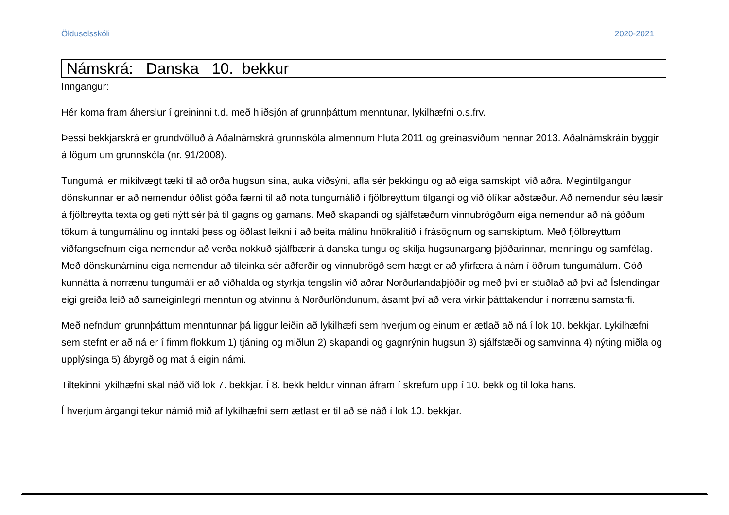Ölduselsskóli 2020-2021
Námskrá: Danska 10. bekkur
Inngangur:
Hér koma fram áherslur í greininni t.d. með hliðsjón af grunnþáttum menntunar, lykilhæfni o.s.frv.
Þessi bekkjarskrá er grundvölluð á Aðalnámskrá grunnskóla almennum hluta 2011 og greinasviðum hennar 2013. Aðalnámskráin byggir á lögum um grunnskóla (nr. 91/2008).
Tungumál er mikilvægt tæki til að orða hugsun sína, auka víðsýni, afla sér þekkingu og að eiga samskipti við aðra. Megintilgangur dönskunnar er að nemendur öðlist góða færni til að nota tungumálið í fjölbreyttum tilgangi og við ólíkar aðstæður. Að nemendur séu læsir á fjölbreytta texta og geti nýtt sér þá til gagns og gamans. Með skapandi og sjálfstæðum vinnubrögðum eiga nemendur að ná góðum tökum á tungumálinu og inntaki þess og öðlast leikni í að beita málinu hnökralítið í frásögnum og samskiptum. Með fjölbreyttum viðfangsefnum eiga nemendur að verða nokkuð sjálfbærir á danska tungu og skilja hugsunargang þjóðarinnar, menningu og samfélag. Með dönskunáminu eiga nemendur að tileinka sér aðferðir og vinnubrögð sem hægt er að yfirfæra á nám í öðrum tungumálum. Góð kunnátta á norrænu tungumáli er að viðhalda og styrkja tengslin við aðrar Norðurlandaþjóðir og með því er stuðlað að því að Íslendingar eigi greiða leið að sameiginlegri menntun og atvinnu á Norðurlöndunum, ásamt því að vera virkir þátttakendur í norrænu samstarfi.
Með nefndum grunnþáttum menntunnar þá liggur leiðin að lykilhæfi sem hverjum og einum er ætlað að ná í lok 10. bekkjar. Lykilhæfni sem stefnt er að ná er í fimm flokkum 1) tjáning og miðlun 2) skapandi og gagnrýnin hugsun 3) sjálfstæði og samvinna 4) nýting miðla og upplýsinga 5) ábyrgð og mat á eigin námi.
Tiltekinni lykilhæfni skal náð við lok 7. bekkjar. Í 8. bekk heldur vinnan áfram í skrefum upp í 10. bekk og til loka hans.
Í hverjum árgangi tekur námið mið af lykilhæfni sem ætlast er til að sé náð í lok 10. bekkjar.